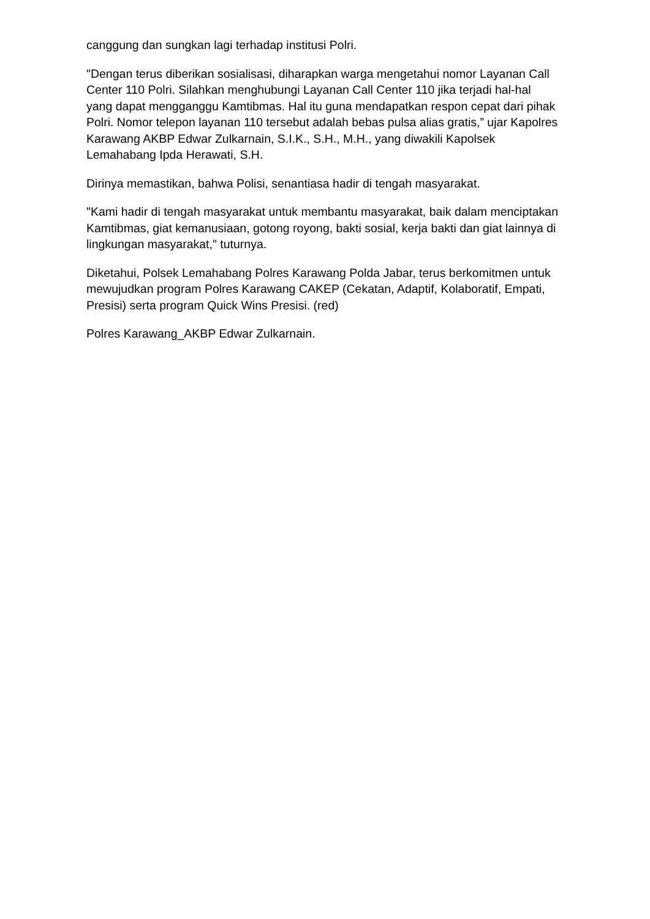canggung dan sungkan lagi terhadap institusi Polri.
"Dengan terus diberikan sosialisasi, diharapkan warga mengetahui nomor Layanan Call Center 110 Polri. Silahkan menghubungi Layanan Call Center 110 jika terjadi hal-hal yang dapat mengganggu Kamtibmas. Hal itu guna mendapatkan respon cepat dari pihak Polri. Nomor telepon layanan 110 tersebut adalah bebas pulsa alias gratis,” ujar Kapolres Karawang AKBP Edwar Zulkarnain, S.I.K., S.H., M.H., yang diwakili Kapolsek Lemahabang Ipda Herawati, S.H.
Dirinya memastikan, bahwa Polisi, senantiasa hadir di tengah masyarakat.
"Kami hadir di tengah masyarakat untuk membantu masyarakat, baik dalam menciptakan Kamtibmas, giat kemanusiaan, gotong royong, bakti sosial, kerja bakti dan giat lainnya di lingkungan masyarakat," tuturnya.
Diketahui, Polsek Lemahabang Polres Karawang Polda Jabar, terus berkomitmen untuk mewujudkan program Polres Karawang CAKEP (Cekatan, Adaptif, Kolaboratif, Empati, Presisi) serta program Quick Wins Presisi. (red)
Polres Karawang_AKBP Edwar Zulkarnain.